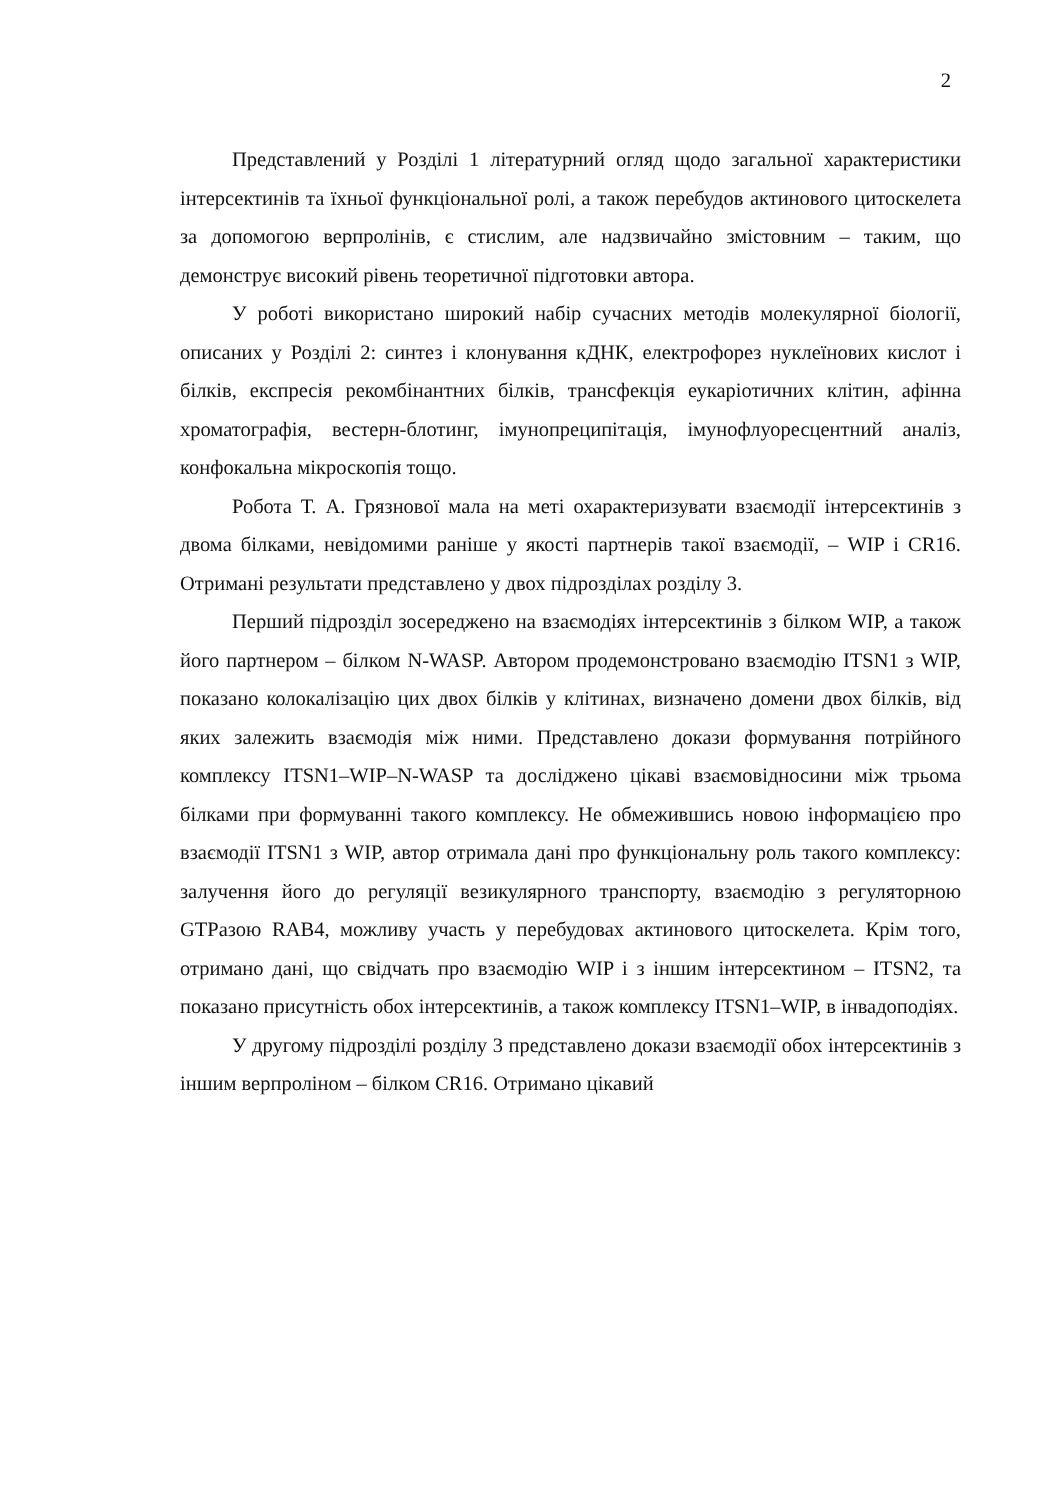2
Представлений у Розділі 1 літературний огляд щодо загальної характеристики інтерсектинів та їхньої функціональної ролі, а також перебудов актинового цитоскелета за допомогою верпролінів, є стислим, але надзвичайно змістовним – таким, що демонструє високий рівень теоретичної підготовки автора.
У роботі використано широкий набір сучасних методів молекулярної біології, описаних у Розділі 2: синтез і клонування кДНК, електрофорез нуклеїнових кислот і білків, експресія рекомбінантних білків, трансфекція еукаріотичних клітин, афінна хроматографія, вестерн-блотинг, імунопреципітація, імунофлуоресцентний аналіз, конфокальна мікроскопія тощо.
Робота Т. А. Грязнової мала на меті охарактеризувати взаємодії інтерсектинів з двома білками, невідомими раніше у якості партнерів такої взаємодії, – WIP і CR16. Отримані результати представлено у двох підрозділах розділу 3.
Перший підрозділ зосереджено на взаємодіях інтерсектинів з білком WIP, а також його партнером – білком N-WASP. Автором продемонстровано взаємодію ITSN1 з WIP, показано колокалізацію цих двох білків у клітинах, визначено домени двох білків, від яких залежить взаємодія між ними. Представлено докази формування потрійного комплексу ITSN1–WIP–N-WASP та досліджено цікаві взаємовідносини між трьома білками при формуванні такого комплексу. Не обмежившись новою інформацією про взаємодії ITSN1 з WIP, автор отримала дані про функціональну роль такого комплексу: залучення його до регуляції везикулярного транспорту, взаємодію з регуляторною GTPазою RAB4, можливу участь у перебудовах актинового цитоскелета. Крім того, отримано дані, що свідчать про взаємодію WIP і з іншим інтерсектином – ITSN2, та показано присутність обох інтерсектинів, а також комплексу ITSN1–WIP, в інвадоподіях.
У другому підрозділі розділу 3 представлено докази взаємодії обох інтерсектинів з іншим верпроліном – білком CR16. Отримано цікавий